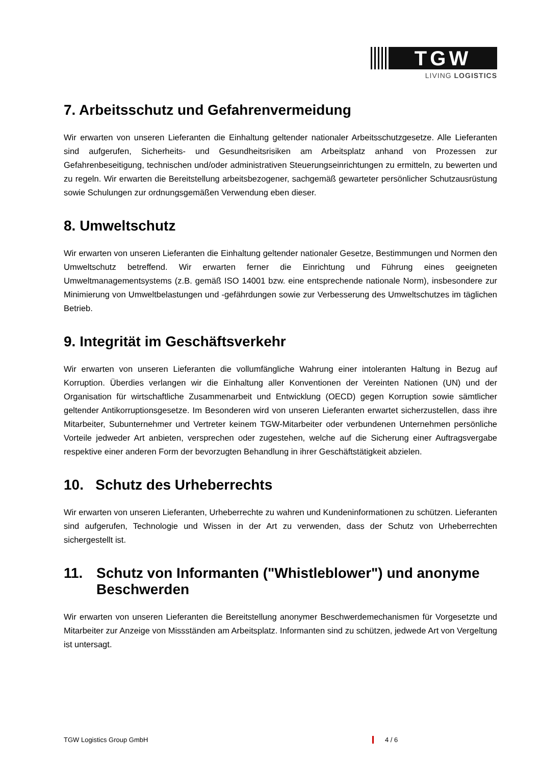TGW
LIVING LOGISTICS
7. Arbeitsschutz und Gefahrenvermeidung
Wir erwarten von unseren Lieferanten die Einhaltung geltender nationaler Arbeitsschutzgesetze. Alle Lieferanten sind aufgerufen, Sicherheits- und Gesundheitsrisiken am Arbeitsplatz anhand von Prozessen zur Gefahrenbeseitigung, technischen und/oder administrativen Steuerungseinrichtungen zu ermitteln, zu bewerten und zu regeln. Wir erwarten die Bereitstellung arbeitsbezogener, sachgemäß gewarteter persönlicher Schutzausrüstung sowie Schulungen zur ordnungsgemäßen Verwendung eben dieser.
8. Umweltschutz
Wir erwarten von unseren Lieferanten die Einhaltung geltender nationaler Gesetze, Bestimmungen und Normen den Umweltschutz betreffend. Wir erwarten ferner die Einrichtung und Führung eines geeigneten Umweltmanagementsystems (z.B. gemäß ISO 14001 bzw. eine entsprechende nationale Norm), insbesondere zur Minimierung von Umweltbelastungen und -gefährdungen sowie zur Verbesserung des Umweltschutzes im täglichen Betrieb.
9. Integrität im Geschäftsverkehr
Wir erwarten von unseren Lieferanten die vollumfängliche Wahrung einer intoleranten Haltung in Bezug auf Korruption. Überdies verlangen wir die Einhaltung aller Konventionen der Vereinten Nationen (UN) und der Organisation für wirtschaftliche Zusammenarbeit und Entwicklung (OECD) gegen Korruption sowie sämtlicher geltender Antikorruptionsgesetze. Im Besonderen wird von unseren Lieferanten erwartet sicherzustellen, dass ihre Mitarbeiter, Subunternehmer und Vertreter keinem TGW-Mitarbeiter oder verbundenen Unternehmen persönliche Vorteile jedweder Art anbieten, versprechen oder zugestehen, welche auf die Sicherung einer Auftragsvergabe respektive einer anderen Form der bevorzugten Behandlung in ihrer Geschäftstätigkeit abzielen.
10. Schutz des Urheberrechts
Wir erwarten von unseren Lieferanten, Urheberrechte zu wahren und Kundeninformationen zu schützen. Lieferanten sind aufgerufen, Technologie und Wissen in der Art zu verwenden, dass der Schutz von Urheberrechten sichergestellt ist.
11. Schutz von Informanten ("Whistleblower") und anonyme Beschwerden
Wir erwarten von unseren Lieferanten die Bereitstellung anonymer Beschwerdemechanismen für Vorgesetzte und Mitarbeiter zur Anzeige von Missständen am Arbeitsplatz. Informanten sind zu schützen, jedwede Art von Vergeltung ist untersagt.
TGW Logistics Group GmbH 4 / 6